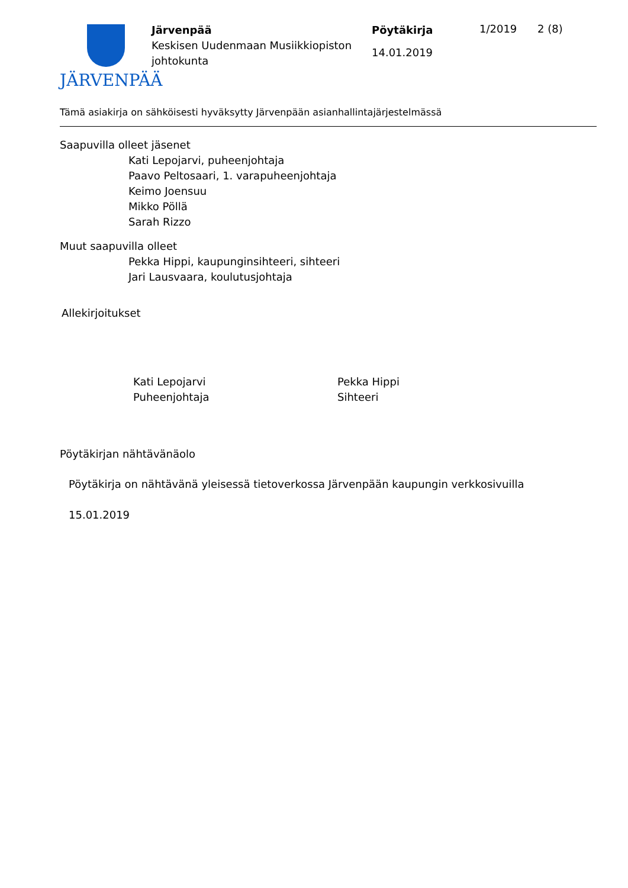JÄRVENPÄÄ
Järvenpää
Keskisen Uudenmaan Musiikkiopiston johtokunta
Pöytäkirja
14.01.2019
1/2019 2 (8)
Tämä asiakirja on sähköisesti hyväksytty Järvenpään asianhallintajärjestelmässä
Saapuvilla olleet jäsenet
Kati Lepojarvi, puheenjohtaja
Paavo Peltosaari, 1. varapuheenjohtaja
Keimo Joensuu
Mikko Pöllä
Sarah Rizzo
Muut saapuvilla olleet
Pekka Hippi, kaupunginsihteeri, sihteeri
Jari Lausvaara, koulutusjohtaja
Allekirjoitukset
Kati Lepojarvi
Puheenjohtaja
Pekka Hippi
Sihteeri
Pöytäkirjan nähtävänäolo
Pöytäkirja on nähtävänä yleisessä tietoverkossa Järvenpään kaupungin verkkosivuilla
15.01.2019